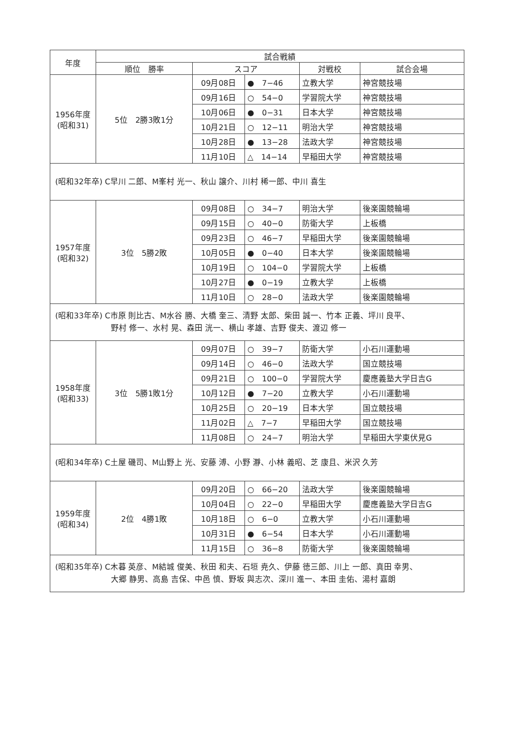| 年度 | 試合戦績 | | | | |
| --- | --- | --- | --- | --- | --- |
| | 順位 勝率 | スコア | | 対戦校 | 試合会場 |
| 1956年度 (昭和31) | 5位 2勝3敗1分 | 09月08日 | ● 7−46 | 立教大学 | 神宮競技場 |
| | | 09月16日 | ○ 54−0 | 学習院大学 | 神宮競技場 |
| | | 10月06日 | ● 0−31 | 日本大学 | 神宮競技場 |
| | | 10月21日 | ○ 12−11 | 明治大学 | 神宮競技場 |
| | | 10月28日 | ● 13−28 | 法政大学 | 神宮競技場 |
| | | 11月10日 | △ 14−14 | 早稲田大学 | 神宮競技場 |
| (昭和32年卒) C早川 二郎、M峯村 光一、秋山 譲介、川村 稀一郎、中川 喜生 | | | | | |
| 1957年度 (昭和32) | 3位 5勝2敗 | 09月08日 | ○ 34−7 | 明治大学 | 後楽園競輪場 |
| | | 09月15日 | ○ 40−0 | 防衛大学 | 上板橋 |
| | | 09月23日 | ○ 46−7 | 早稲田大学 | 後楽園競輪場 |
| | | 10月05日 | ● 0−40 | 日本大学 | 後楽園競輪場 |
| | | 10月19日 | ○ 104−0 | 学習院大学 | 上板橋 |
| | | 10月27日 | ● 0−19 | 立教大学 | 上板橋 |
| | | 11月10日 | ○ 28−0 | 法政大学 | 後楽園競輪場 |
| (昭和33年卒) C市原 則比古、M水谷 勝、大橋 奎三、清野 太郎、柴田 誠一、竹本 正義、坪川 良平、 野村 修一、水村 晃、森田 洸一、横山 孝雄、吉野 俊夫、渡辺 修一 | | | | | |
| 1958年度 (昭和33) | 3位 5勝1敗1分 | 09月07日 | ○ 39−7 | 防衛大学 | 小石川運動場 |
| | | 09月14日 | ○ 46−0 | 法政大学 | 国立競技場 |
| | | 09月21日 | ○ 100−0 | 学習院大学 | 慶應義塾大学日吉G |
| | | 10月12日 | ● 7−20 | 立教大学 | 小石川運動場 |
| | | 10月25日 | ○ 20−19 | 日本大学 | 国立競技場 |
| | | 11月02日 | △ 7−7 | 早稲田大学 | 国立競技場 |
| | | 11月08日 | ○ 24−7 | 明治大学 | 早稲田大学東伏見G |
| (昭和34年卒) C土屋 磯司、M山野上 光、安藤 溥、小野 瀞、小林 義昭、芝 康且、米沢 久芳 | | | | | |
| 1959年度 (昭和34) | 2位 4勝1敗 | 09月20日 | ○ 66−20 | 法政大学 | 後楽園競輪場 |
| | | 10月04日 | ○ 22−0 | 早稲田大学 | 慶應義塾大学日吉G |
| | | 10月18日 | ○ 6−0 | 立教大学 | 小石川運動場 |
| | | 10月31日 | ● 6−54 | 日本大学 | 小石川運動場 |
| | | 11月15日 | ○ 36−8 | 防衛大学 | 後楽園競輪場 |
| (昭和35年卒) C木暮 英彦、M結城 俊美、秋田 和夫、石垣 尭久、伊藤 徳三郎、川上 一郎、真田 幸男、 大郷 静男、高島 吉保、中邑 慎、野坂 與志次、深川 進一、本田 圭佑、湯村 嘉朗 | | | | | |